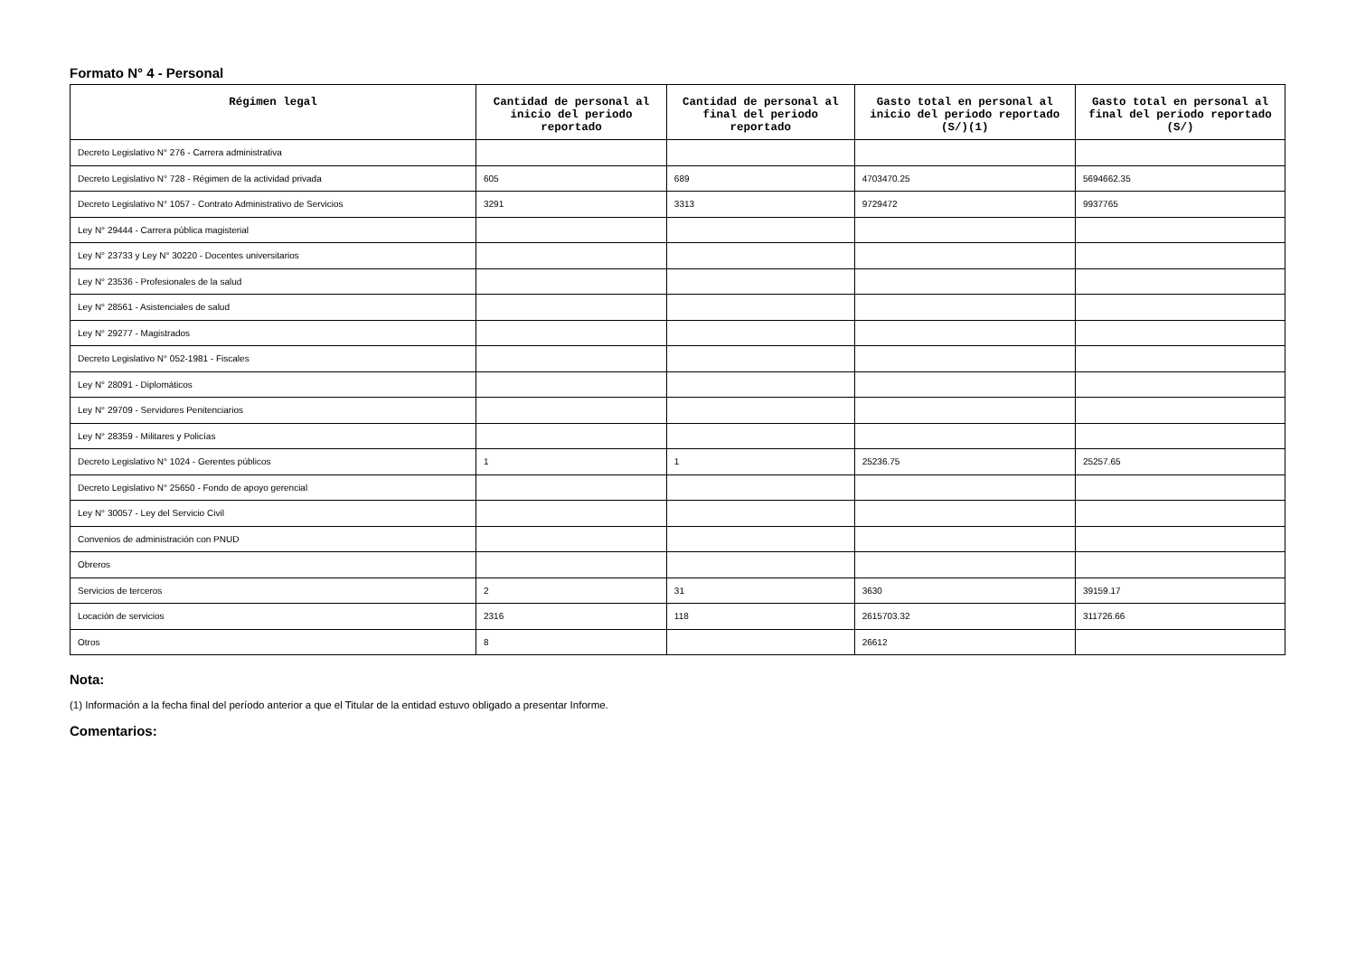Formato N° 4 - Personal
| Régimen legal | Cantidad de personal al inicio del periodo reportado | Cantidad de personal al final del periodo reportado | Gasto total en personal al inicio del periodo reportado (S/)(1) | Gasto total en personal al final del periodo reportado (S/) |
| --- | --- | --- | --- | --- |
| Decreto Legislativo N° 276 - Carrera administrativa | | | | |
| Decreto Legislativo N° 728 - Régimen de la actividad privada | 605 | 689 | 4703470.25 | 5694662.35 |
| Decreto Legislativo N° 1057 - Contrato Administrativo de Servicios | 3291 | 3313 | 9729472 | 9937765 |
| Ley N° 29444 - Carrera pública magisterial | | | | |
| Ley N° 23733 y Ley N° 30220 - Docentes universitarios | | | | |
| Ley N° 23536 - Profesionales de la salud | | | | |
| Ley N° 28561 - Asistenciales de salud | | | | |
| Ley N° 29277 - Magistrados | | | | |
| Decreto Legislativo N° 052-1981 - Fiscales | | | | |
| Ley N° 28091 - Diplomáticos | | | | |
| Ley N° 29709 - Servidores Penitenciarios | | | | |
| Ley N° 28359 - Militares y Policías | | | | |
| Decreto Legislativo N° 1024 - Gerentes públicos | 1 | 1 | 25236.75 | 25257.65 |
| Decreto Legislativo N° 25650 - Fondo de apoyo gerencial | | | | |
| Ley N° 30057 - Ley del Servicio Civil | | | | |
| Convenios de administración con PNUD | | | | |
| Obreros | | | | |
| Servicios de terceros | 2 | 31 | 3630 | 39159.17 |
| Locación de servicios | 2316 | 118 | 2615703.32 | 311726.66 |
| Otros | 8 | | 26612 | |
Nota:
(1) Información a la fecha final del período anterior a que el Titular de la entidad estuvo obligado a presentar Informe.
Comentarios: